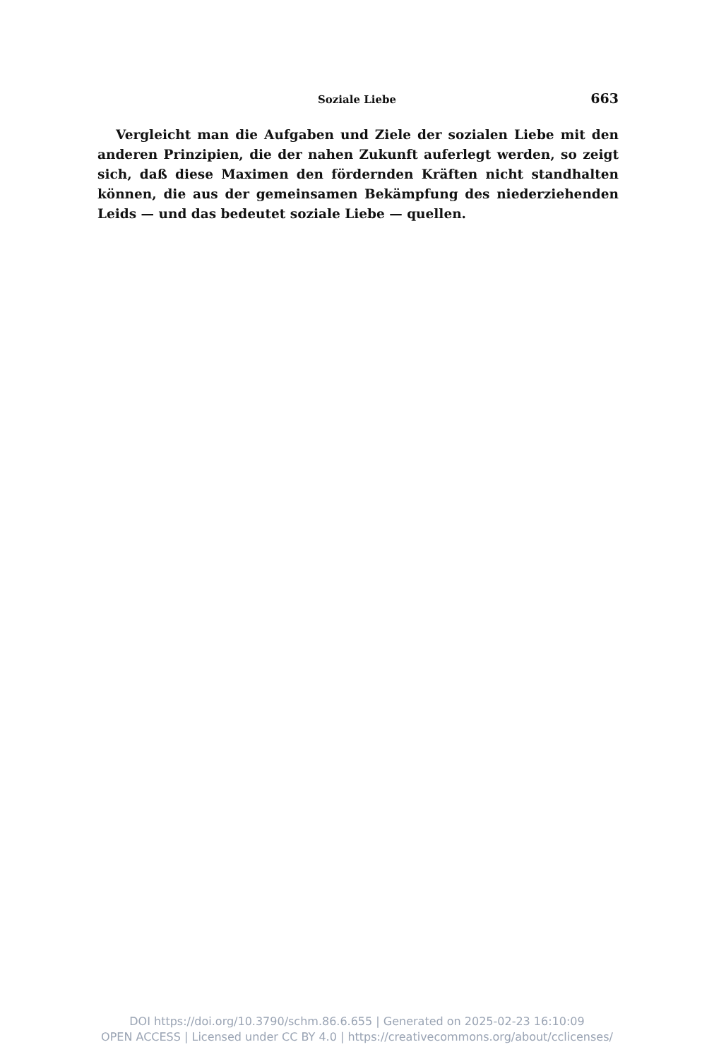Soziale Liebe 663
Vergleicht man die Aufgaben und Ziele der sozialen Liebe mit den anderen Prinzipien, die der nahen Zukunft auferlegt werden, so zeigt sich, daß diese Maximen den fördernden Kräften nicht standhalten können, die aus der gemeinsamen Bekämpfung des niederziehenden Leids — und das bedeutet soziale Liebe — quellen.
DOI https://doi.org/10.3790/schm.86.6.655 | Generated on 2025-02-23 16:10:09
OPEN ACCESS | Licensed under CC BY 4.0 | https://creativecommons.org/about/cclicenses/